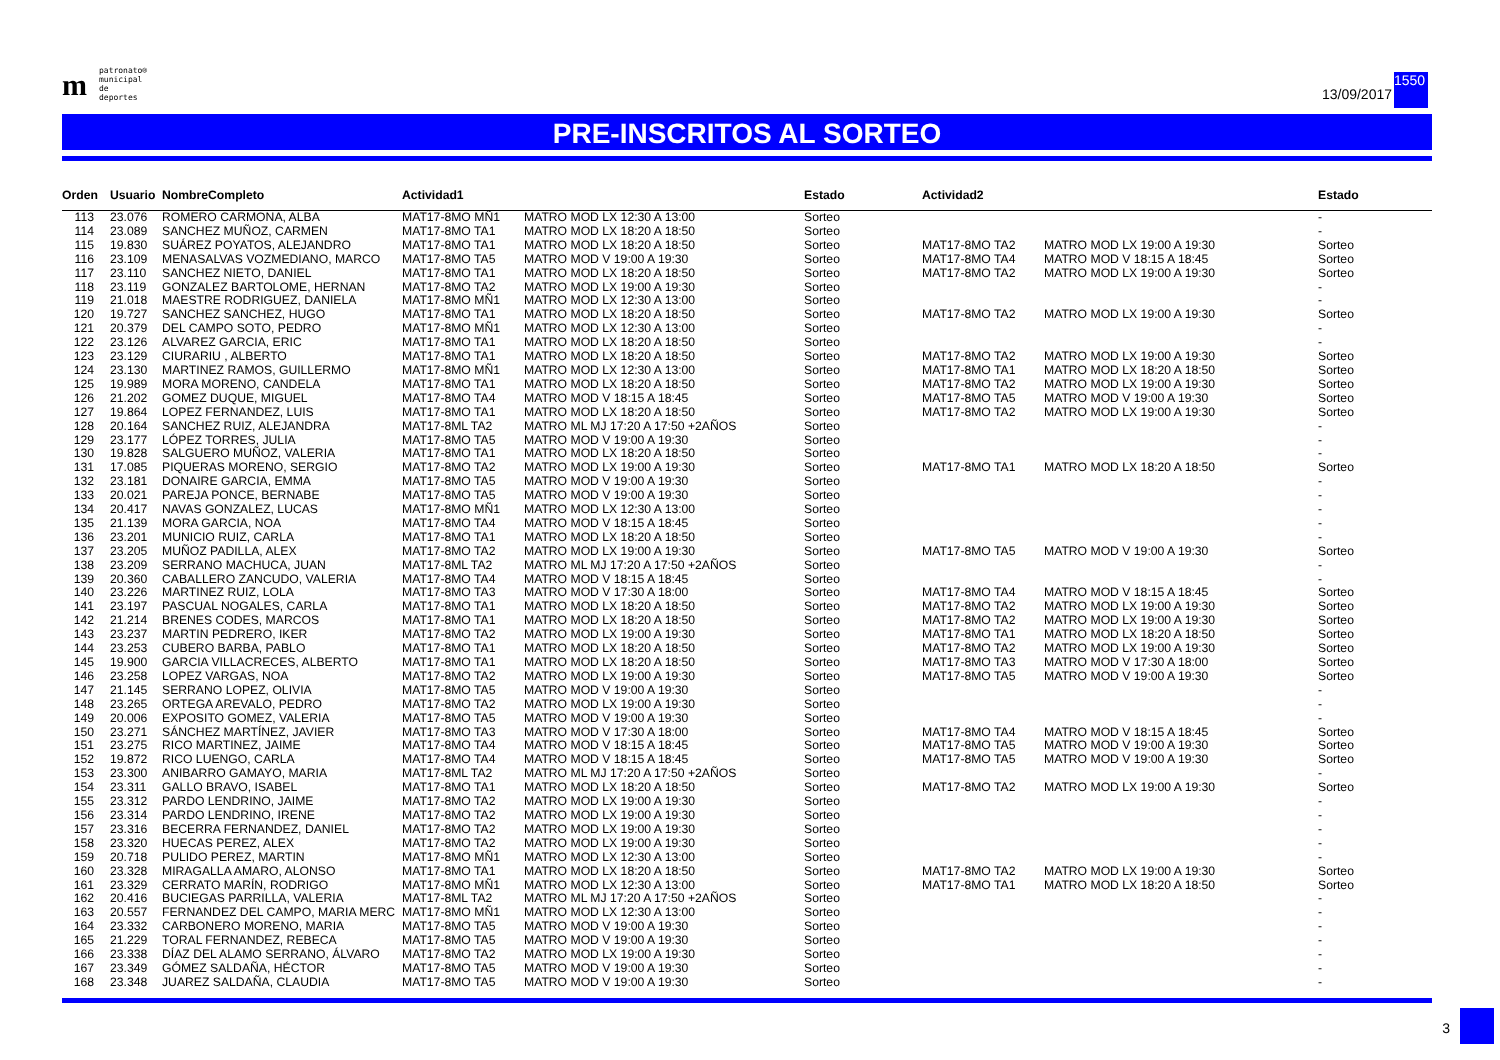mpatronato®
municipal
de deportes
13/09/2017
1550
PRE-INSCRITOS AL SORTEO
| Orden | Usuario | NombreCompleto | Actividad1 | | Estado | Actividad2 | | Estado |
| --- | --- | --- | --- | --- | --- | --- | --- | --- |
| 113 | 23.076 | ROMERO CARMONA, ALBA | MAT17-8MO MÑ1 | MATRO MOD LX 12:30 A 13:00 | Sorteo | | | - |
| 114 | 23.089 | SANCHEZ MUÑOZ, CARMEN | MAT17-8MO TA1 | MATRO MOD LX 18:20 A 18:50 | Sorteo | | | - |
| 115 | 19.830 | SUÁREZ POYATOS, ALEJANDRO | MAT17-8MO TA1 | MATRO MOD LX 18:20 A 18:50 | Sorteo | MAT17-8MO TA2 | MATRO MOD LX 19:00 A 19:30 | Sorteo |
| 116 | 23.109 | MENASALVAS VOZMEDIANO, MARCO | MAT17-8MO TA5 | MATRO MOD V 19:00 A 19:30 | Sorteo | MAT17-8MO TA4 | MATRO MOD V 18:15 A 18:45 | Sorteo |
| 117 | 23.110 | SANCHEZ NIETO, DANIEL | MAT17-8MO TA1 | MATRO MOD LX 18:20 A 18:50 | Sorteo | MAT17-8MO TA2 | MATRO MOD LX 19:00 A 19:30 | Sorteo |
| 118 | 23.119 | GONZALEZ BARTOLOME, HERNAN | MAT17-8MO TA2 | MATRO MOD LX 19:00 A 19:30 | Sorteo | | | - |
| 119 | 21.018 | MAESTRE RODRIGUEZ, DANIELA | MAT17-8MO MÑ1 | MATRO MOD LX 12:30 A 13:00 | Sorteo | | | - |
| 120 | 19.727 | SANCHEZ SANCHEZ, HUGO | MAT17-8MO TA1 | MATRO MOD LX 18:20 A 18:50 | Sorteo | MAT17-8MO TA2 | MATRO MOD LX 19:00 A 19:30 | Sorteo |
| 121 | 20.379 | DEL CAMPO SOTO, PEDRO | MAT17-8MO MÑ1 | MATRO MOD LX 12:30 A 13:00 | Sorteo | | | - |
| 122 | 23.126 | ALVAREZ GARCIA, ERIC | MAT17-8MO TA1 | MATRO MOD LX 18:20 A 18:50 | Sorteo | | | - |
| 123 | 23.129 | CIURARIU , ALBERTO | MAT17-8MO TA1 | MATRO MOD LX 18:20 A 18:50 | Sorteo | MAT17-8MO TA2 | MATRO MOD LX 19:00 A 19:30 | Sorteo |
| 124 | 23.130 | MARTINEZ RAMOS, GUILLERMO | MAT17-8MO MÑ1 | MATRO MOD LX 12:30 A 13:00 | Sorteo | MAT17-8MO TA1 | MATRO MOD LX 18:20 A 18:50 | Sorteo |
| 125 | 19.989 | MORA MORENO, CANDELA | MAT17-8MO TA1 | MATRO MOD LX 18:20 A 18:50 | Sorteo | MAT17-8MO TA2 | MATRO MOD LX 19:00 A 19:30 | Sorteo |
| 126 | 21.202 | GOMEZ DUQUE, MIGUEL | MAT17-8MO TA4 | MATRO MOD V 18:15 A 18:45 | Sorteo | MAT17-8MO TA5 | MATRO MOD V 19:00 A 19:30 | Sorteo |
| 127 | 19.864 | LOPEZ FERNANDEZ, LUIS | MAT17-8MO TA1 | MATRO MOD LX 18:20 A 18:50 | Sorteo | MAT17-8MO TA2 | MATRO MOD LX 19:00 A 19:30 | Sorteo |
| 128 | 20.164 | SANCHEZ RUIZ, ALEJANDRA | MAT17-8ML TA2 | MATRO ML MJ 17:20 A 17:50 +2AÑOS | Sorteo | | | - |
| 129 | 23.177 | LÓPEZ TORRES, JULIA | MAT17-8MO TA5 | MATRO MOD V 19:00 A 19:30 | Sorteo | | | - |
| 130 | 19.828 | SALGUERO MUÑOZ, VALERIA | MAT17-8MO TA1 | MATRO MOD LX 18:20 A 18:50 | Sorteo | | | - |
| 131 | 17.085 | PIQUERAS MORENO, SERGIO | MAT17-8MO TA2 | MATRO MOD LX 19:00 A 19:30 | Sorteo | MAT17-8MO TA1 | MATRO MOD LX 18:20 A 18:50 | Sorteo |
| 132 | 23.181 | DONAIRE GARCIA, EMMA | MAT17-8MO TA5 | MATRO MOD V 19:00 A 19:30 | Sorteo | | | - |
| 133 | 20.021 | PAREJA PONCE, BERNABE | MAT17-8MO TA5 | MATRO MOD V 19:00 A 19:30 | Sorteo | | | - |
| 134 | 20.417 | NAVAS GONZALEZ, LUCAS | MAT17-8MO MÑ1 | MATRO MOD LX 12:30 A 13:00 | Sorteo | | | - |
| 135 | 21.139 | MORA GARCIA, NOA | MAT17-8MO TA4 | MATRO MOD V 18:15 A 18:45 | Sorteo | | | - |
| 136 | 23.201 | MUNICIO RUIZ, CARLA | MAT17-8MO TA1 | MATRO MOD LX 18:20 A 18:50 | Sorteo | | | - |
| 137 | 23.205 | MUÑOZ PADILLA, ALEX | MAT17-8MO TA2 | MATRO MOD LX 19:00 A 19:30 | Sorteo | MAT17-8MO TA5 | MATRO MOD V 19:00 A 19:30 | Sorteo |
| 138 | 23.209 | SERRANO MACHUCA, JUAN | MAT17-8ML TA2 | MATRO ML MJ 17:20 A 17:50 +2AÑOS | Sorteo | | | - |
| 139 | 20.360 | CABALLERO ZANCUDO, VALERIA | MAT17-8MO TA4 | MATRO MOD V 18:15 A 18:45 | Sorteo | | | - |
| 140 | 23.226 | MARTINEZ RUIZ, LOLA | MAT17-8MO TA3 | MATRO MOD V 17:30 A 18:00 | Sorteo | MAT17-8MO TA4 | MATRO MOD V 18:15 A 18:45 | Sorteo |
| 141 | 23.197 | PASCUAL NOGALES, CARLA | MAT17-8MO TA1 | MATRO MOD LX 18:20 A 18:50 | Sorteo | MAT17-8MO TA2 | MATRO MOD LX 19:00 A 19:30 | Sorteo |
| 142 | 21.214 | BRENES CODES, MARCOS | MAT17-8MO TA1 | MATRO MOD LX 18:20 A 18:50 | Sorteo | MAT17-8MO TA2 | MATRO MOD LX 19:00 A 19:30 | Sorteo |
| 143 | 23.237 | MARTIN PEDRERO, IKER | MAT17-8MO TA2 | MATRO MOD LX 19:00 A 19:30 | Sorteo | MAT17-8MO TA1 | MATRO MOD LX 18:20 A 18:50 | Sorteo |
| 144 | 23.253 | CUBERO BARBA, PABLO | MAT17-8MO TA1 | MATRO MOD LX 18:20 A 18:50 | Sorteo | MAT17-8MO TA2 | MATRO MOD LX 19:00 A 19:30 | Sorteo |
| 145 | 19.900 | GARCIA VILLACRECES, ALBERTO | MAT17-8MO TA1 | MATRO MOD LX 18:20 A 18:50 | Sorteo | MAT17-8MO TA3 | MATRO MOD V 17:30 A 18:00 | Sorteo |
| 146 | 23.258 | LOPEZ VARGAS, NOA | MAT17-8MO TA2 | MATRO MOD LX 19:00 A 19:30 | Sorteo | MAT17-8MO TA5 | MATRO MOD V 19:00 A 19:30 | Sorteo |
| 147 | 21.145 | SERRANO LOPEZ, OLIVIA | MAT17-8MO TA5 | MATRO MOD V 19:00 A 19:30 | Sorteo | | | - |
| 148 | 23.265 | ORTEGA AREVALO, PEDRO | MAT17-8MO TA2 | MATRO MOD LX 19:00 A 19:30 | Sorteo | | | - |
| 149 | 20.006 | EXPOSITO GOMEZ, VALERIA | MAT17-8MO TA5 | MATRO MOD V 19:00 A 19:30 | Sorteo | | | - |
| 150 | 23.271 | SÁNCHEZ MARTÍNEZ, JAVIER | MAT17-8MO TA3 | MATRO MOD V 17:30 A 18:00 | Sorteo | MAT17-8MO TA4 | MATRO MOD V 18:15 A 18:45 | Sorteo |
| 151 | 23.275 | RICO MARTINEZ, JAIME | MAT17-8MO TA4 | MATRO MOD V 18:15 A 18:45 | Sorteo | MAT17-8MO TA5 | MATRO MOD V 19:00 A 19:30 | Sorteo |
| 152 | 19.872 | RICO LUENGO, CARLA | MAT17-8MO TA4 | MATRO MOD V 18:15 A 18:45 | Sorteo | MAT17-8MO TA5 | MATRO MOD V 19:00 A 19:30 | Sorteo |
| 153 | 23.300 | ANIBARRO GAMAYO, MARIA | MAT17-8ML TA2 | MATRO ML MJ 17:20 A 17:50 +2AÑOS | Sorteo | | | - |
| 154 | 23.311 | GALLO BRAVO, ISABEL | MAT17-8MO TA1 | MATRO MOD LX 18:20 A 18:50 | Sorteo | MAT17-8MO TA2 | MATRO MOD LX 19:00 A 19:30 | Sorteo |
| 155 | 23.312 | PARDO LENDRINO, JAIME | MAT17-8MO TA2 | MATRO MOD LX 19:00 A 19:30 | Sorteo | | | - |
| 156 | 23.314 | PARDO LENDRINO, IRENE | MAT17-8MO TA2 | MATRO MOD LX 19:00 A 19:30 | Sorteo | | | - |
| 157 | 23.316 | BECERRA FERNANDEZ, DANIEL | MAT17-8MO TA2 | MATRO MOD LX 19:00 A 19:30 | Sorteo | | | - |
| 158 | 23.320 | HUECAS PEREZ, ALEX | MAT17-8MO TA2 | MATRO MOD LX 19:00 A 19:30 | Sorteo | | | - |
| 159 | 20.718 | PULIDO PEREZ, MARTIN | MAT17-8MO MÑ1 | MATRO MOD LX 12:30 A 13:00 | Sorteo | | | - |
| 160 | 23.328 | MIRAGALLA AMARO, ALONSO | MAT17-8MO TA1 | MATRO MOD LX 18:20 A 18:50 | Sorteo | MAT17-8MO TA2 | MATRO MOD LX 19:00 A 19:30 | Sorteo |
| 161 | 23.329 | CERRATO MARÍN, RODRIGO | MAT17-8MO MÑ1 | MATRO MOD LX 12:30 A 13:00 | Sorteo | MAT17-8MO TA1 | MATRO MOD LX 18:20 A 18:50 | Sorteo |
| 162 | 20.416 | BUCIEGAS PARRILLA, VALERIA | MAT17-8ML TA2 | MATRO ML MJ 17:20 A 17:50 +2AÑOS | Sorteo | | | - |
| 163 | 20.557 | FERNANDEZ DEL CAMPO, MARIA MERC | MAT17-8MO MÑ1 | MATRO MOD LX 12:30 A 13:00 | Sorteo | | | - |
| 164 | 23.332 | CARBONERO MORENO, MARIA | MAT17-8MO TA5 | MATRO MOD V 19:00 A 19:30 | Sorteo | | | - |
| 165 | 21.229 | TORAL FERNANDEZ, REBECA | MAT17-8MO TA5 | MATRO MOD V 19:00 A 19:30 | Sorteo | | | - |
| 166 | 23.338 | DÍAZ DEL ALAMO SERRANO, ÁLVARO | MAT17-8MO TA2 | MATRO MOD LX 19:00 A 19:30 | Sorteo | | | - |
| 167 | 23.349 | GÓMEZ SALDAÑA, HÉCTOR | MAT17-8MO TA5 | MATRO MOD V 19:00 A 19:30 | Sorteo | | | - |
| 168 | 23.348 | JUAREZ SALDAÑA, CLAUDIA | MAT17-8MO TA5 | MATRO MOD V 19:00 A 19:30 | Sorteo | | | - |
3